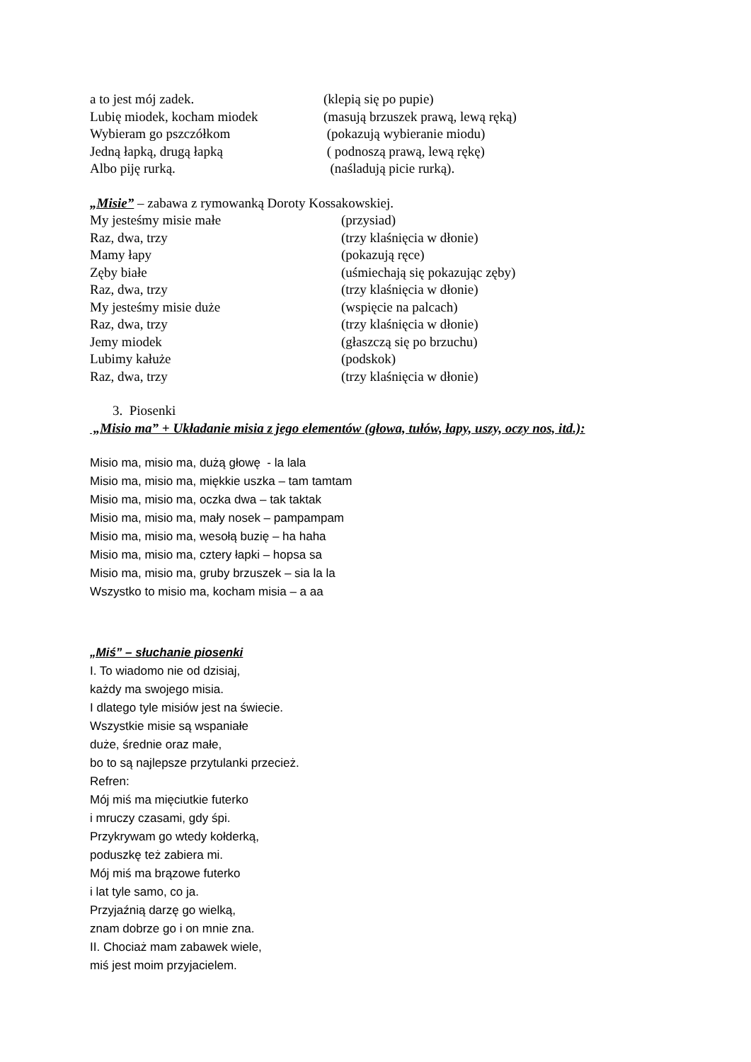a to jest mój zadek. (klepią się po pupie)
Lubię miodek, kocham miodek (masują brzuszek prawą, lewą ręką)
Wybieram go pszczółkom (pokazują wybieranie miodu)
Jedną łapką, drugą łapką ( podnoszą prawą, lewą rękę)
Albo piję rurką. (naśladują picie rurką).
„Misie” – zabawa z rymowanką Doroty Kossakowskiej.
My jesteśmy misie małe (przysiad)
Raz, dwa, trzy (trzy klaśnięcia w dłonie)
Mamy łapy (pokazują ręce)
Zęby białe (uśmiechają się pokazując zęby)
Raz, dwa, trzy (trzy klaśnięcia w dłonie)
My jesteśmy misie duże (wspięcie na palcach)
Raz, dwa, trzy (trzy klaśnięcia w dłonie)
Jemy miodek (głaszczą się po brzuchu)
Lubimy kałuże (podskok)
Raz, dwa, trzy (trzy klaśnięcia w dłonie)
3. Piosenki
„Misio ma” + Układanie misia z jego elementów (głowa, tułów, łapy, uszy, oczy nos, itd.):
Misio ma, misio ma, dużą głowę - la lala
Misio ma, misio ma, miękkie uszka – tam tamtam
Misio ma, misio ma, oczka dwa – tak taktak
Misio ma, misio ma, mały nosek – pampampam
Misio ma, misio ma, wesołą buzię – ha haha
Misio ma, misio ma, cztery łapki – hopsa sa
Misio ma, misio ma, gruby brzuszek – sia la la
Wszystko to misio ma, kocham misia – a aa
„Miś” – słuchanie piosenki
I. To wiadomo nie od dzisiaj,
każdy ma swojego misia.
I dlatego tyle misiów jest na świecie.
Wszystkie misie są wspaniałe
duże, średnie oraz małe,
bo to są najlepsze przytulanki przecież.
Refren:
Mój miś ma mięciutkie futerko
i mruczy czasami, gdy śpi.
Przykrywam go wtedy kołderką,
poduszkę też zabiera mi.
Mój miś ma brązowe futerko
i lat tyle samo, co ja.
Przyjaźnią darzę go wielką,
znam dobrze go i on mnie zna.
II. Chociaż mam zabawek wiele,
miś jest moim przyjacielem.